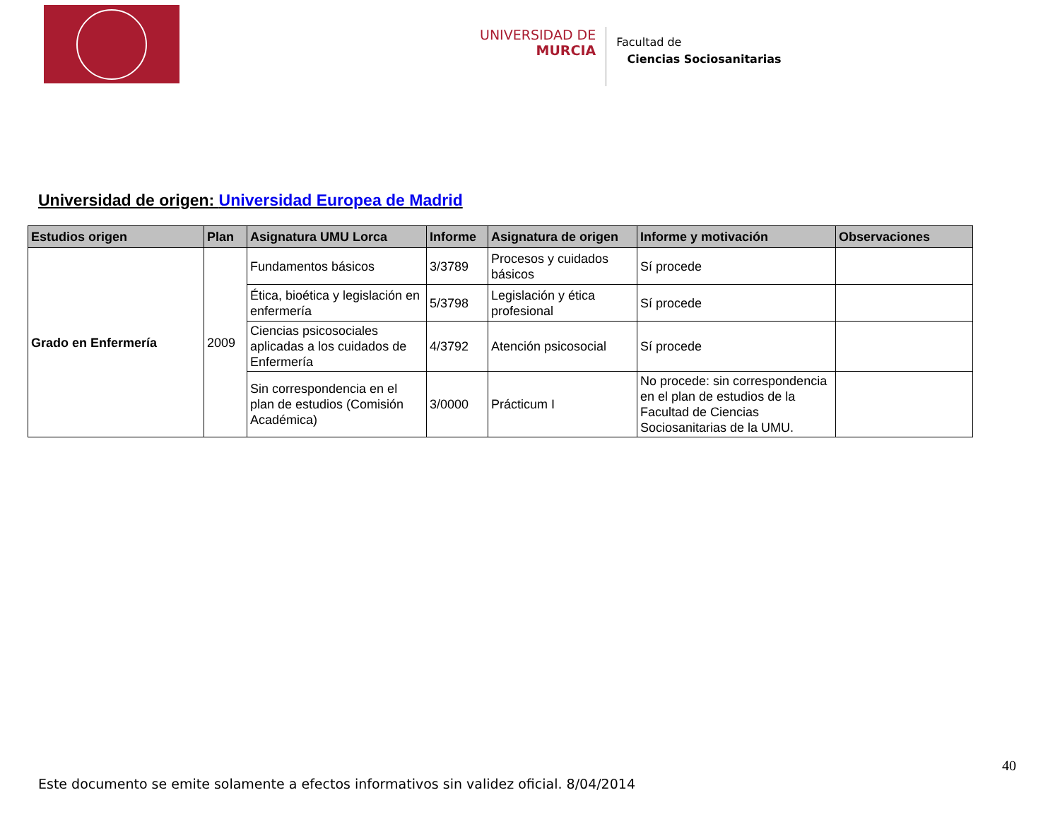UNIVERSIDAD DE
MURCIA
Facultad de
Ciencias Sociosanitarias
Universidad de origen: Universidad Europea de Madrid
| Estudios origen | Plan | Asignatura UMU Lorca | Informe | Asignatura de origen | Informe y motivación | Observaciones |
| --- | --- | --- | --- | --- | --- | --- |
| Grado en Enfermería | 2009 | Fundamentos básicos | 3/3789 | Procesos y cuidados básicos | Sí procede | |
| | | Ética, bioética y legislación en enfermería | 5/3798 | Legislación y ética profesional | Sí procede | |
| | | Ciencias psicosociales aplicadas a los cuidados de Enfermería | 4/3792 | Atención psicosocial | Sí procede | |
| | | Sin correspondencia en el plan de estudios (Comisión Académica) | 3/0000 | Prácticum I | No procede: sin correspondencia en el plan de estudios de la Facultad de Ciencias Sociosanitarias de la UMU. | |
40
Este documento se emite solamente a efectos informativos sin validez oficial. 8/04/2014